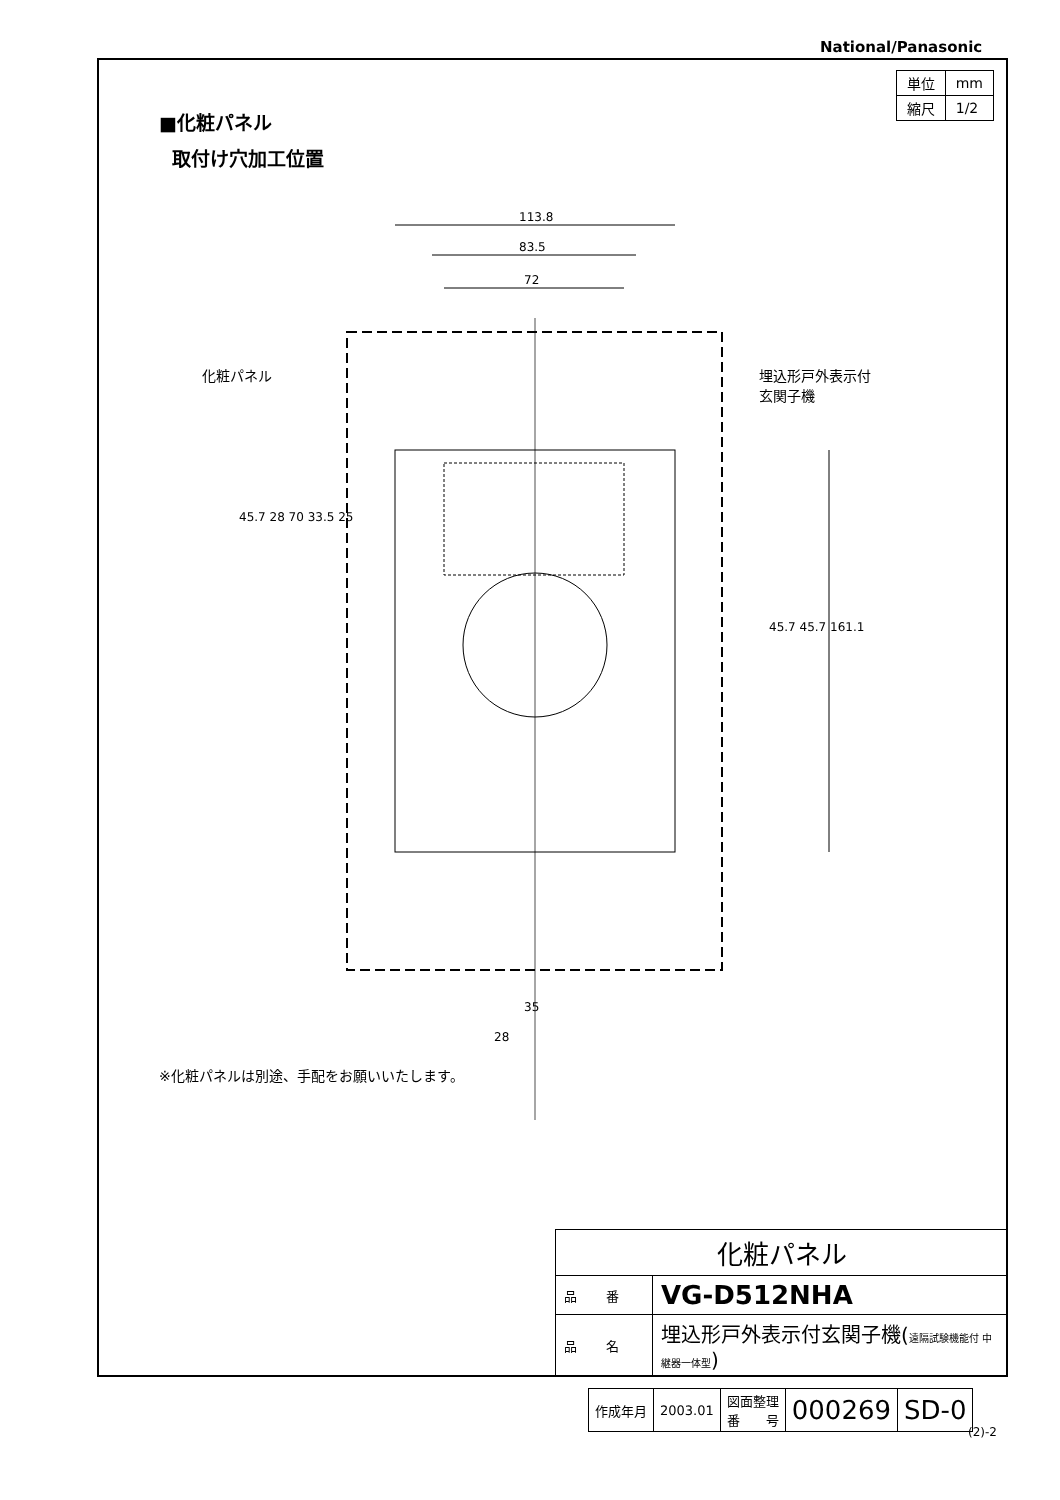National/Panasonic
| 単位 | mm |
| 縮尺 | 1/2 |
■化粧パネル
取付け穴加工位置
113.8
83.5
72
化粧パネル
埋込形戸外表示付
玄関子機
45.7 28 70 33.5 25
45.7 45.7 161.1
35
28
※化粧パネルは別途、手配をお願いいたします。
| 化粧パネル | |
| 品 番 | VG-D512NHA |
| 品 名 | 埋込形戸外表示付玄関子機( 遠隔試験機能付 中継器一体型 ) |
| 作成年月 | 2003.01 | 図面整理 番 号 | 000269 | SD-0 |
(2)-2